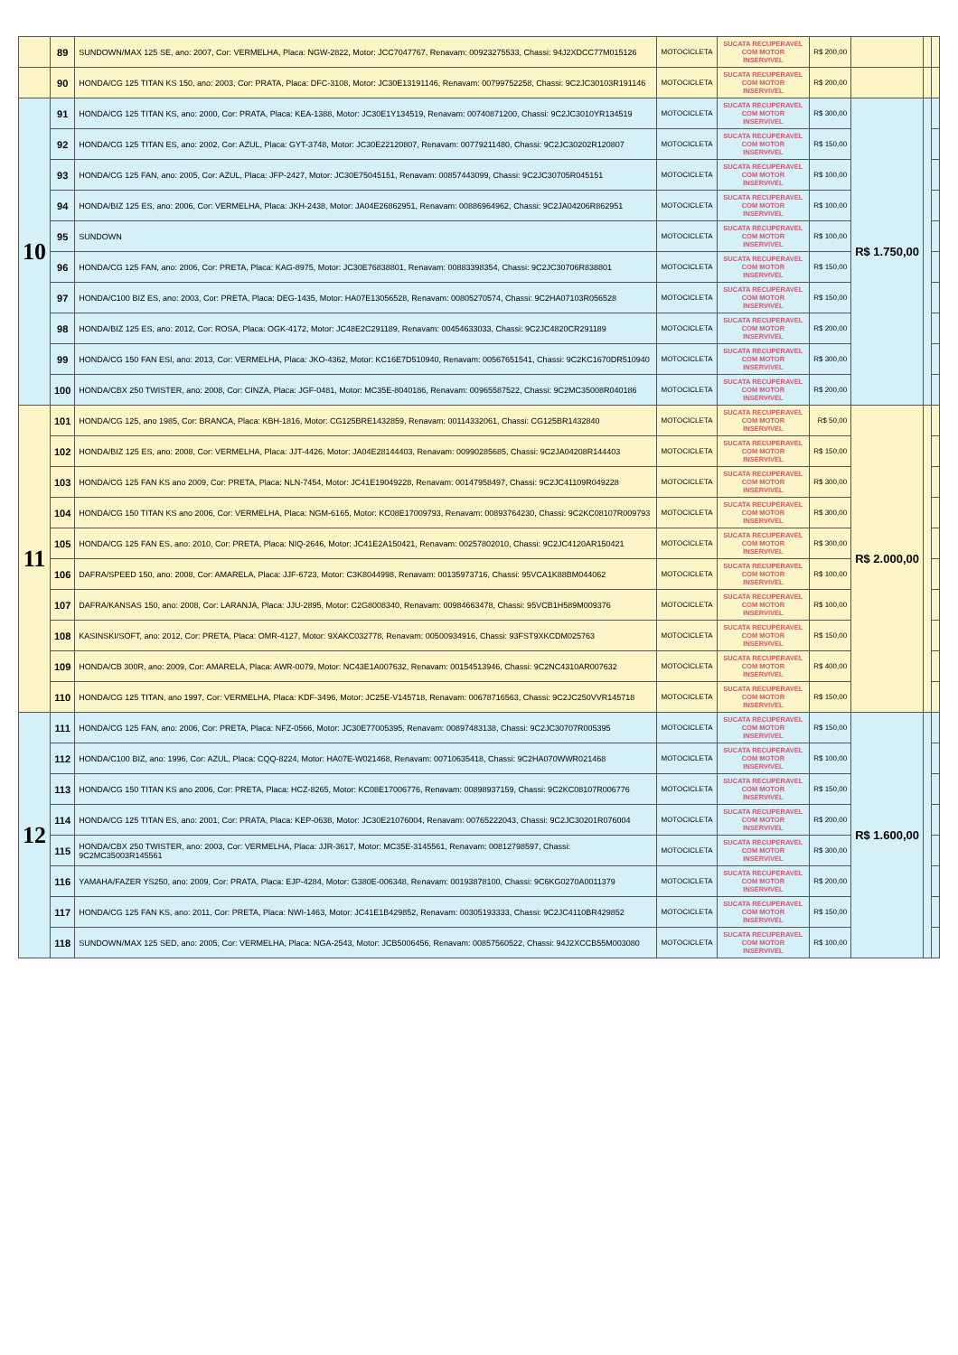| | 89 | SUNDOWN/MAX 125 SE, ano: 2007, Cor: VERMELHA, Placa: NGW-2822, Motor: JCC7047767, Renavam: 00923275533, Chassi: 94J2XDCC77M015126 | MOTOCICLETA | SUCATA RECUPERAVEL COM MOTOR INSERVIVEL | R$ 200,00 | | | |
| | 90 | HONDA/CG 125 TITAN KS 150, ano: 2003, Cor: PRATA, Placa: DFC-3108, Motor: JC30E13191146, Renavam: 00799752258, Chassi: 9C2JC30103R191146 | MOTOCICLETA | SUCATA RECUPERAVEL COM MOTOR INSERVIVEL | R$ 200,00 | | | |
| 10 | 91 | HONDA/CG 125 TITAN KS, ano: 2000, Cor: PRATA, Placa: KEA-1388, Motor: JC30E1Y134519, Renavam: 00740871200, Chassi: 9C2JC3010YR134519 | MOTOCICLETA | SUCATA RECUPERAVEL COM MOTOR INSERVIVEL | R$ 300,00 | R$ 1.750,00 | | |
| | 92 | HONDA/CG 125 TITAN ES, ano: 2002, Cor: AZUL, Placa: GYT-3748, Motor: JC30E22120807, Renavam: 00779211480, Chassi: 9C2JC30202R120807 | MOTOCICLETA | SUCATA RECUPERAVEL COM MOTOR INSERVIVEL | R$ 150,00 | | | |
| | 93 | HONDA/CG 125 FAN, ano: 2005, Cor: AZUL, Placa: JFP-2427, Motor: JC30E75045151, Renavam: 00857443099, Chassi: 9C2JC30705R045151 | MOTOCICLETA | SUCATA RECUPERAVEL COM MOTOR INSERVIVEL | R$ 100,00 | | | |
| | 94 | HONDA/BIZ 125 ES, ano: 2006, Cor: VERMELHA, Placa: JKH-2438, Motor: JA04E26862951, Renavam: 00886964962, Chassi: 9C2JA04206R862951 | MOTOCICLETA | SUCATA RECUPERAVEL COM MOTOR INSERVIVEL | R$ 100,00 | | | |
| | 95 | SUNDOWN | MOTOCICLETA | SUCATA RECUPERAVEL COM MOTOR INSERVIVEL | R$ 100,00 | | | |
| | 96 | HONDA/CG 125 FAN, ano: 2006, Cor: PRETA, Placa: KAG-8975, Motor: JC30E76838801, Renavam: 00883398354, Chassi: 9C2JC30706R838801 | MOTOCICLETA | SUCATA RECUPERAVEL COM MOTOR INSERVIVEL | R$ 150,00 | | | |
| | 97 | HONDA/C100 BIZ ES, ano: 2003, Cor: PRETA, Placa: DEG-1435, Motor: HA07E13056528, Renavam: 00805270574, Chassi: 9C2HA07103R056528 | MOTOCICLETA | SUCATA RECUPERAVEL COM MOTOR INSERVIVEL | R$ 150,00 | | | |
| | 98 | HONDA/BIZ 125 ES, ano: 2012, Cor: ROSA, Placa: OGK-4172, Motor: JC48E2C291189, Renavam: 00454633033, Chassi: 9C2JC4820CR291189 | MOTOCICLETA | SUCATA RECUPERAVEL COM MOTOR INSERVIVEL | R$ 200,00 | | | |
| | 99 | HONDA/CG 150 FAN ESI, ano: 2013, Cor: VERMELHA, Placa: JKO-4362, Motor: KC16E7D510940, Renavam: 00567651541, Chassi: 9C2KC1670DR510940 | MOTOCICLETA | SUCATA RECUPERAVEL COM MOTOR INSERVIVEL | R$ 300,00 | | | |
| | 100 | HONDA/CBX 250 TWISTER, ano: 2008, Cor: CINZA, Placa: JGF-0481, Motor: MC35E-8040186, Renavam: 00965587522, Chassi: 9C2MC35008R040186 | MOTOCICLETA | SUCATA RECUPERAVEL COM MOTOR INSERVIVEL | R$ 200,00 | | | |
| 11 | 101 | HONDA/CG 125, ano 1985, Cor: BRANCA, Placa: KBH-1816, Motor: CG125BRE1432859, Renavam: 00114332061, Chassi: CG125BR1432840 | MOTOCICLETA | SUCATA RECUPERAVEL COM MOTOR INSERVIVEL | R$ 50,00 | R$ 2.000,00 | | |
| | 102 | HONDA/BIZ 125 ES, ano: 2008, Cor: VERMELHA, Placa: JJT-4426, Motor: JA04E28144403, Renavam: 00990285685, Chassi: 9C2JA04208R144403 | MOTOCICLETA | SUCATA RECUPERAVEL COM MOTOR INSERVIVEL | R$ 150,00 | | | |
| | 103 | HONDA/CG 125 FAN KS ano 2009, Cor: PRETA, Placa: NLN-7454, Motor: JC41E19049228, Renavam: 00147958497, Chassi: 9C2JC41109R049228 | MOTOCICLETA | SUCATA RECUPERAVEL COM MOTOR INSERVIVEL | R$ 300,00 | | | |
| | 104 | HONDA/CG 150 TITAN KS ano 2006, Cor: VERMELHA, Placa: NGM-6165, Motor: KC08E17009793, Renavam: 00893764230, Chassi: 9C2KC08107R009793 | MOTOCICLETA | SUCATA RECUPERAVEL COM MOTOR INSERVIVEL | R$ 300,00 | | | |
| | 105 | HONDA/CG 125 FAN ES, ano: 2010, Cor: PRETA, Placa: NIQ-2646, Motor: JC41E2A150421, Renavam: 00257802010, Chassi: 9C2JC4120AR150421 | MOTOCICLETA | SUCATA RECUPERAVEL COM MOTOR INSERVIVEL | R$ 300,00 | | | |
| | 106 | DAFRA/SPEED 150, ano: 2008, Cor: AMARELA, Placa: JJF-6723, Motor: C3K8044998, Renavam: 00135973716, Chassi: 95VCA1K88BM044062 | MOTOCICLETA | SUCATA RECUPERAVEL COM MOTOR INSERVIVEL | R$ 100,00 | | | |
| | 107 | DAFRA/KANSAS 150, ano: 2008, Cor: LARANJA, Placa: JJU-2895, Motor: C2G8008340, Renavam: 00984663478, Chassi: 95VCB1H589M009376 | MOTOCICLETA | SUCATA RECUPERAVEL COM MOTOR INSERVIVEL | R$ 100,00 | | | |
| | 108 | KASINSKI/SOFT, ano: 2012, Cor: PRETA, Placa: OMR-4127, Motor: 9XAKC032778, Renavam: 00500934916, Chassi: 93FST9XKCDM025763 | MOTOCICLETA | SUCATA RECUPERAVEL COM MOTOR INSERVIVEL | R$ 150,00 | | | |
| | 109 | HONDA/CB 300R, ano: 2009, Cor: AMARELA, Placa: AWR-0079, Motor: NC43E1A007632, Renavam: 00154513946, Chassi: 9C2NC4310AR007632 | MOTOCICLETA | SUCATA RECUPERAVEL COM MOTOR INSERVIVEL | R$ 400,00 | | | |
| | 110 | HONDA/CG 125 TITAN, ano 1997, Cor: VERMELHA, Placa: KDF-3496, Motor: JC25E-V145718, Renavam: 00678716563, Chassi: 9C2JC250VVR145718 | MOTOCICLETA | SUCATA RECUPERAVEL COM MOTOR INSERVIVEL | R$ 150,00 | | | |
| 12 | 111 | HONDA/CG 125 FAN, ano: 2006, Cor: PRETA, Placa: NFZ-0566, Motor: JC30E77005395, Renavam: 00897483138, Chassi: 9C2JC30707R005395 | MOTOCICLETA | SUCATA RECUPERAVEL COM MOTOR INSERVIVEL | R$ 150,00 | R$ 1.600,00 | | |
| | 112 | HONDA/C100 BIZ, ano: 1996, Cor: AZUL, Placa: CQQ-8224, Motor: HA07E-W021468, Renavam: 00710635418, Chassi: 9C2HA070WWR021468 | MOTOCICLETA | SUCATA RECUPERAVEL COM MOTOR INSERVIVEL | R$ 100,00 | | | |
| | 113 | HONDA/CG 150 TITAN KS ano 2006, Cor: PRETA, Placa: HCZ-8265, Motor: KC08E17006776, Renavam: 00898937159, Chassi: 9C2KC08107R006776 | MOTOCICLETA | SUCATA RECUPERAVEL COM MOTOR INSERVIVEL | R$ 150,00 | | | |
| | 114 | HONDA/CG 125 TITAN ES, ano: 2001, Cor: PRATA, Placa: KEP-0638, Motor: JC30E21076004, Renavam: 00765222043, Chassi: 9C2JC30201R076004 | MOTOCICLETA | SUCATA RECUPERAVEL COM MOTOR INSERVIVEL | R$ 200,00 | | | |
| | 115 | HONDA/CBX 250 TWISTER, ano: 2003, Cor: VERMELHA, Placa: JJR-3617, Motor: MC35E-3145561, Renavam: 00812798597, Chassi: 9C2MC35003R145561 | MOTOCICLETA | SUCATA RECUPERAVEL COM MOTOR INSERVIVEL | R$ 300,00 | | | |
| | 116 | YAMAHA/FAZER YS250, ano: 2009, Cor: PRATA, Placa: EJP-4284, Motor: G380E-006348, Renavam: 00193878100, Chassi: 9C6KG0270A0011379 | MOTOCICLETA | SUCATA RECUPERAVEL COM MOTOR INSERVIVEL | R$ 200,00 | | | |
| | 117 | HONDA/CG 125 FAN KS, ano: 2011, Cor: PRETA, Placa: NWI-1463, Motor: JC41E1B429852, Renavam: 00305193333, Chassi: 9C2JC4110BR429852 | MOTOCICLETA | SUCATA RECUPERAVEL COM MOTOR INSERVIVEL | R$ 150,00 | | | |
| | 118 | SUNDOWN/MAX 125 SED, ano: 2005, Cor: VERMELHA, Placa: NGA-2543, Motor: JCB5006456, Renavam: 00857560522, Chassi: 94J2XCCB55M003080 | MOTOCICLETA | SUCATA RECUPERAVEL COM MOTOR INSERVIVEL | R$ 100,00 | | | |